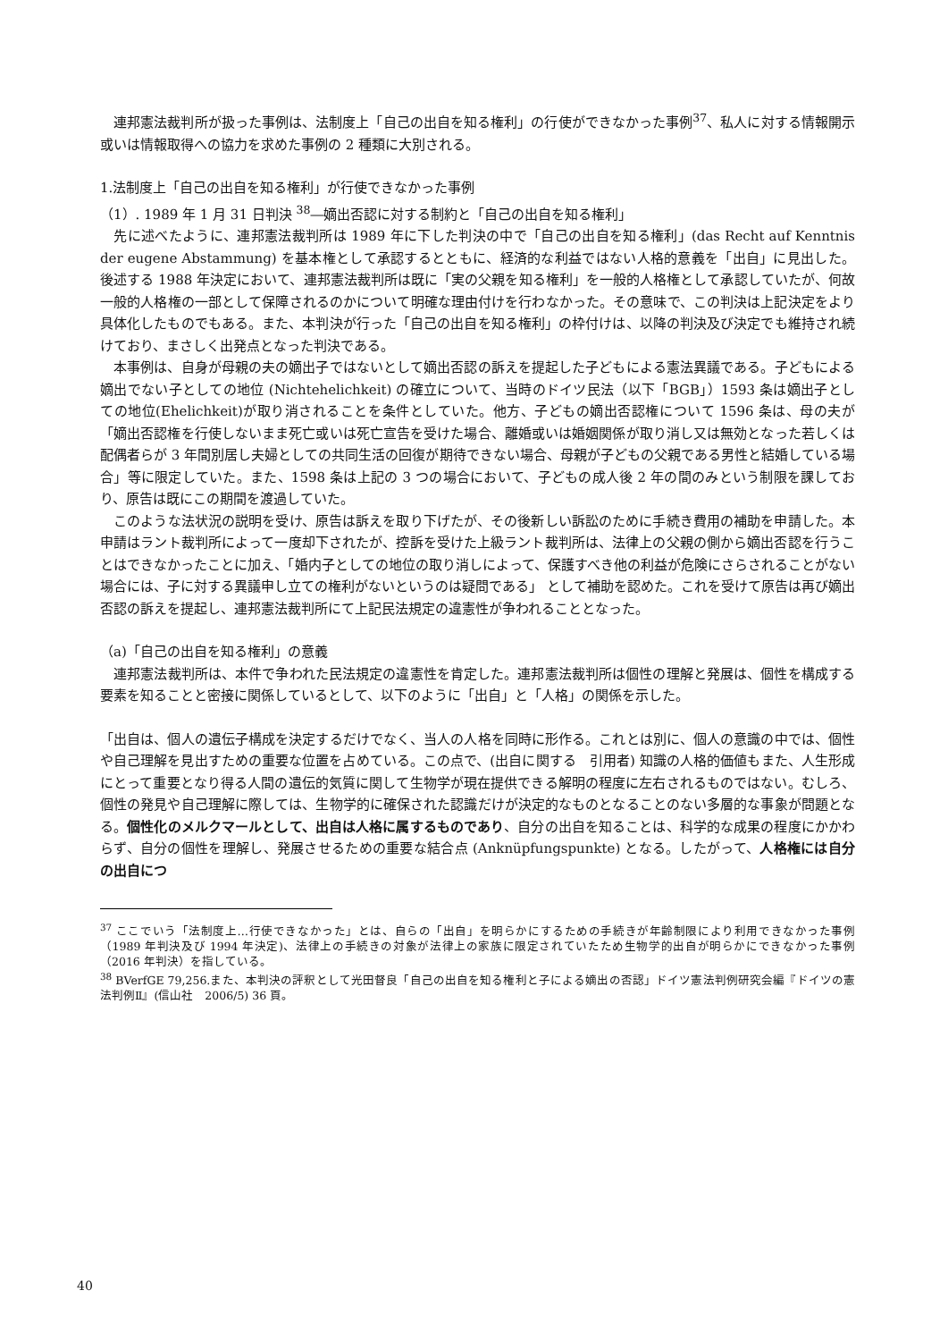連邦憲法裁判所が扱った事例は、法制度上「自己の出自を知る権利」の行使ができなかった事例<sup>37</sup>、私人に対する情報開示或いは情報取得への協力を求めた事例の 2 種類に大別される。
1.法制度上「自己の出自を知る権利」が行使できなかった事例
（1）. 1989 年 1 月 31 日判決 <sup>38</sup>―嫡出否認に対する制約と「自己の出自を知る権利」
　先に述べたように、連邦憲法裁判所は 1989 年に下した判決の中で「自己の出自を知る権利」(das Recht auf Kenntnis der eugene Abstammung) を基本権として承認するとともに、経済的な利益ではない人格的意義を「出自」に見出した。後述する 1988 年決定において、連邦憲法裁判所は既に「実の父親を知る権利」を一般的人格権として承認していたが、何故一般的人格権の一部として保障されるのかについて明確な理由付けを行わなかった。その意味で、この判決は上記決定をより具体化したものでもある。また、本判決が行った「自己の出自を知る権利」の枠付けは、以降の判決及び決定でも維持され続けており、まさしく出発点となった判決である。
　本事例は、自身が母親の夫の嫡出子ではないとして嫡出否認の訴えを提起した子どもによる憲法異議である。子どもによる嫡出でない子としての地位 (Nichtehelichkeit) の確立について、当時のドイツ民法（以下「BGB」）1593 条は嫡出子としての地位(Ehelichkeit)が取り消されることを条件としていた。他方、子どもの嫡出否認権について 1596 条は、母の夫が「嫡出否認権を行使しないまま死亡或いは死亡宣告を受けた場合、離婚或いは婚姻関係が取り消し又は無効となった若しくは配偶者らが 3 年間別居し夫婦としての共同生活の回復が期待できない場合、母親が子どもの父親である男性と結婚している場合」等に限定していた。また、1598 条は上記の 3 つの場合において、子どもの成人後 2 年の間のみという制限を課しており、原告は既にこの期間を渡過していた。
　このような法状況の説明を受け、原告は訴えを取り下げたが、その後新しい訴訟のために手続き費用の補助を申請した。本申請はラント裁判所によって一度却下されたが、控訴を受けた上級ラント裁判所は、法律上の父親の側から嫡出否認を行うことはできなかったことに加え、「婚内子としての地位の取り消しによって、保護すべき他の利益が危険にさらされることがない場合には、子に対する異議申し立ての権利がないというのは疑問である」 として補助を認めた。これを受けて原告は再び嫡出否認の訴えを提起し、連邦憲法裁判所にて上記民法規定の違憲性が争われることとなった。
（a)「自己の出自を知る権利」の意義
　連邦憲法裁判所は、本件で争われた民法規定の違憲性を肯定した。連邦憲法裁判所は個性の理解と発展は、個性を構成する要素を知ることと密接に関係しているとして、以下のように「出自」と「人格」の関係を示した。
「出自は、個人の遺伝子構成を決定するだけでなく、当人の人格を同時に形作る。これとは別に、個人の意識の中では、個性や自己理解を見出すための重要な位置を占めている。この点で、(出自に関する　引用者) 知識の人格的価値もまた、人生形成にとって重要となり得る人間の遺伝的気質に関して生物学が現在提供できる解明の程度に左右されるものではない。むしろ、個性の発見や自己理解に際しては、生物学的に確保された認識だけが決定的なものとなることのない多層的な事象が問題となる。個性化のメルクマールとして、出自は人格に属するものであり、自分の出自を知ることは、科学的な成果の程度にかかわらず、自分の個性を理解し、発展させるための重要な結合点 (Anknüpfungspunkte) となる。したがって、人格権には自分の出自につ
<sup>37</sup> ここでいう「法制度上…行使できなかった」とは、自らの「出自」を明らかにするための手続きが年齢制限により利用できなかった事例（1989 年判決及び 1994 年決定)、法律上の手続きの対象が法律上の家族に限定されていたため生物学的出自が明らかにできなかった事例（2016 年判決）を指している。
<sup>38</sup> BVerfGE 79,256.また、本判決の評釈として光田督良「自己の出自を知る権利と子による嫡出の否認」ドイツ憲法判例研究会編『ドイツの憲法判例Ⅱ』(信山社　2006/5) 36 頁。
40